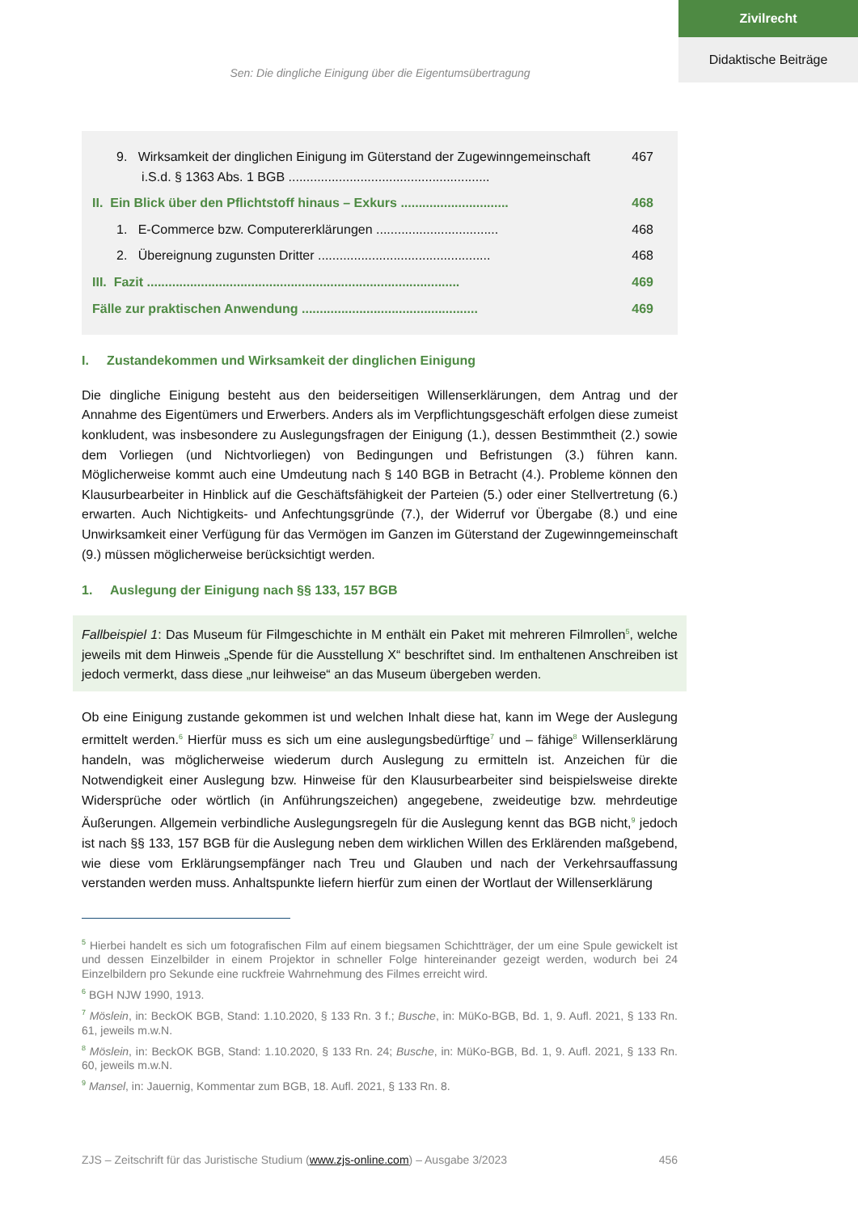Zivilrecht
Didaktische Beiträge
Sen: Die dingliche Einigung über die Eigentumsübertragung
9. Wirksamkeit der dinglichen Einigung im Güterstand der Zugewinngemeinschaft
i.S.d. § 1363 Abs. 1 BGB ........................................................ 467
II. Ein Blick über den Pflichtstoff hinaus – Exkurs .............................. 468
1. E-Commerce bzw. Computererklärungen .................................. 468
2. Übereignung zugunsten Dritter ................................................ 468
III. Fazit ....................................................................................... 469
Fälle zur praktischen Anwendung ................................................. 469
I. Zustandekommen und Wirksamkeit der dinglichen Einigung
Die dingliche Einigung besteht aus den beiderseitigen Willenserklärungen, dem Antrag und der Annahme des Eigentümers und Erwerbers. Anders als im Verpflichtungsgeschäft erfolgen diese zumeist konkludent, was insbesondere zu Auslegungsfragen der Einigung (1.), dessen Bestimmtheit (2.) sowie dem Vorliegen (und Nichtvorliegen) von Bedingungen und Befristungen (3.) führen kann. Möglicherweise kommt auch eine Umdeutung nach § 140 BGB in Betracht (4.). Probleme können den Klausurbearbeiter in Hinblick auf die Geschäftsfähigkeit der Parteien (5.) oder einer Stellvertretung (6.) erwarten. Auch Nichtigkeits- und Anfechtungsgründe (7.), der Widerruf vor Übergabe (8.) und eine Unwirksamkeit einer Verfügung für das Vermögen im Ganzen im Güterstand der Zugewinn­gemeinschaft (9.) müssen möglicherweise berücksichtigt werden.
1. Auslegung der Einigung nach §§ 133, 157 BGB
Fallbeispiel 1: Das Museum für Filmgeschichte in M enthält ein Paket mit mehreren Filmrollen<sup>5</sup>, welche jeweils mit dem Hinweis „Spende für die Ausstellung X“ beschriftet sind. Im enthaltenen Anschreiben ist jedoch vermerkt, dass diese „nur leihweise“ an das Museum übergeben werden.
Ob eine Einigung zustande gekommen ist und welchen Inhalt diese hat, kann im Wege der Auslegung ermittelt werden.<sup>6</sup> Hierfür muss es sich um eine auslegungsbedürftige<sup>7</sup> und – fähige<sup>8</sup> Willenserklärung handeln, was möglicherweise wiederum durch Auslegung zu ermitteln ist. Anzeichen für die Notwendigkeit einer Auslegung bzw. Hinweise für den Klausurbearbeiter sind beispielsweise direkte Widersprüche oder wörtlich (in Anführungszeichen) angegebene, zweideutige bzw. mehrdeutige Äußerungen. Allgemein verbindliche Auslegungsregeln für die Auslegung kennt das BGB nicht,<sup>9</sup> jedoch ist nach §§ 133, 157 BGB für die Auslegung neben dem wirklichen Willen des Erklärenden maßgebend, wie diese vom Erklärungsempfänger nach Treu und Glauben und nach der Verkehrsauffassung verstanden werden muss. Anhaltspunkte liefern hierfür zum einen der Wortlaut der Willenserklärung
<sup>5</sup> Hierbei handelt es sich um fotografischen Film auf einem biegsamen Schichtträger, der um eine Spule gewickelt ist und dessen Einzelbilder in einem Projektor in schneller Folge hintereinander gezeigt werden, wodurch bei 24 Einzelbildern pro Sekunde eine ruckfreie Wahrnehmung des Filmes erreicht wird.
<sup>6</sup> BGH NJW 1990, 1913.
<sup>7</sup> Möslein, in: BeckOK BGB, Stand: 1.10.2020, § 133 Rn. 3 f.; Busche, in: MüKo-BGB, Bd. 1, 9. Aufl. 2021, § 133 Rn. 61, jeweils m.w.N.
<sup>8</sup> Möslein, in: BeckOK BGB, Stand: 1.10.2020, § 133 Rn. 24; Busche, in: MüKo-BGB, Bd. 1, 9. Aufl. 2021, § 133 Rn. 60, jeweils m.w.N.
<sup>9</sup> Mansel, in: Jauernig, Kommentar zum BGB, 18. Aufl. 2021, § 133 Rn. 8.
ZJS – Zeitschrift für das Juristische Studium (www.zjs-online.com) – Ausgabe 3/2023 456